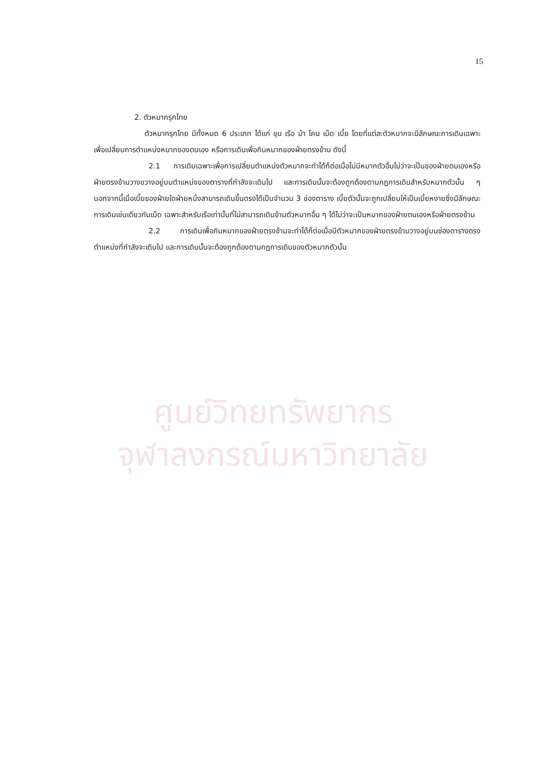ศูนย์วิทยทรัพยากร
จุฬาลงกรณ์มหาวิทยาลัย
15
2. ตัวหมากรุกไทย
ตัวหมากรุกไทย มีทั้งหมด 6 ประเภท ได้แก่ ขุน เรือ ม้า โคน เม็ด เบี้ย โดยที่แต่ละตัวหมากจะมีลักษณะการเดินเฉพาะเพื่อเปลี่ยนการตำแหน่งหมากของตนเอง หรือการเดินเพื่อกินหมากของฝ่ายตรงข้าม ดังนี้
2.1 การเดินเฉพาะเพื่อการเปลี่ยนตำแหน่งตัวหมากจะทำได้ก็ต่อเมื่อไม่มีหมากตัวอื่นไม่ว่าจะเป็นของฝ่ายตนเองหรือฝ่ายตรงข้ามวางขวางอยู่บนตำแหน่งของตารางที่กำลังจะเดินไป และการเดินนั้นจะต้องถูกต้องตามกฎการเดินสำหรับหมากตัวนั้น ๆ นอกจากนี้เมื่อเบี้ยของฝ่ายใดฝ่ายหนึ่งสามารถเดินขึ้นตรงได้เป็นจำนวน 3 ช่องตาราง เบี้ยตัวนั้นจะถูกเปลี่ยนให้เป็นเบี้ยหงายซึ่งมีลักษณะการเดินเช่นเดียวกันเม็ด เฉพาะสำหรับเรือเท่านั้นที่ไม่สามารถเดินข้ามตัวหมากอื่น ๆ ได้ไม่ว่าจะเป็นหมากของฝ่ายตนเองหรือฝ่ายตรงข้าม
2.2 การเดินเพื่อกินหมากของฝ่ายตรงข้ามจะทำได้ก็ต่อเมื่อมีตัวหมากของฝ่ายตรงข้ามวางอยู่บนช่องตารางตรงตำแหน่งที่กำลังจะเดินไป และการเดินนั้นจะต้องถูกต้องตามกฎการเดินของตัวหมากตัวนั้น